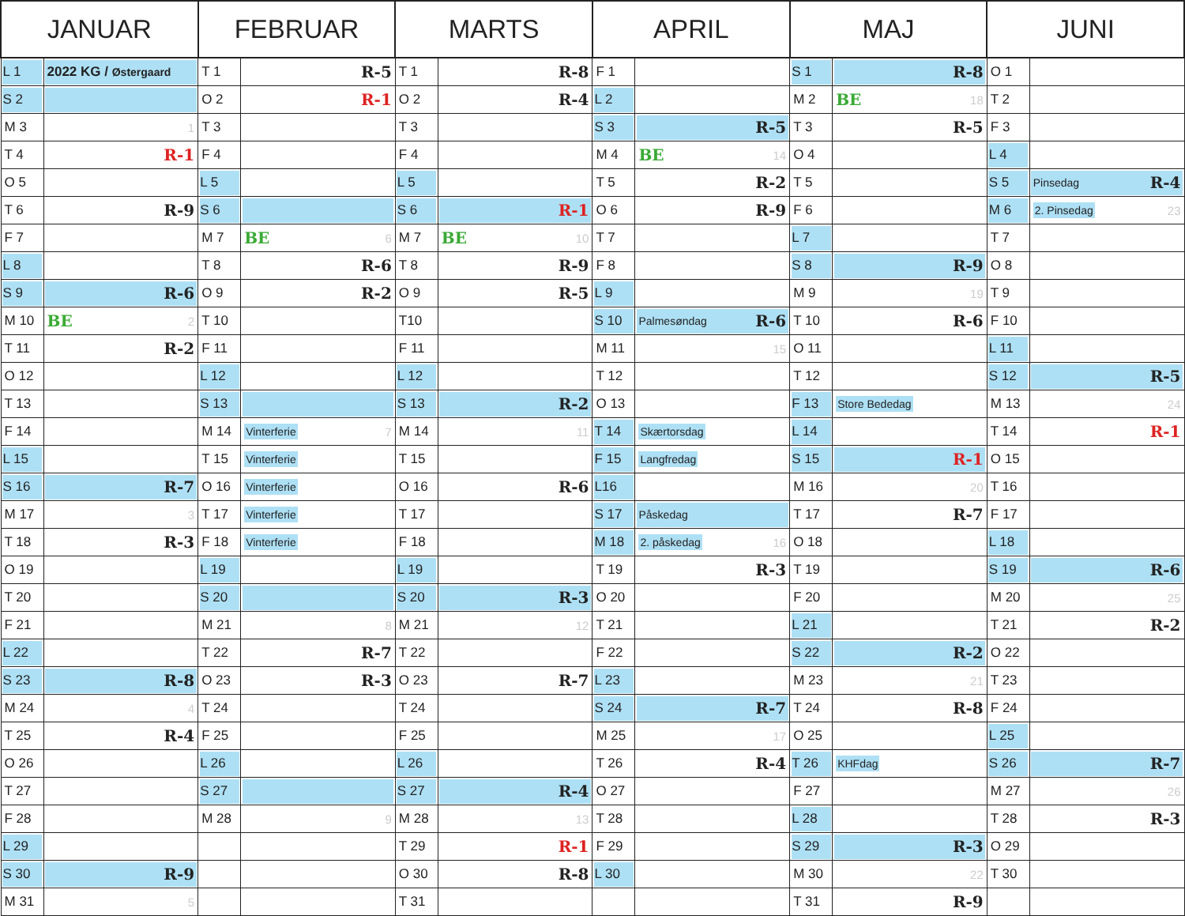| JANUAR | | FEBRUAR | | MARTS | | APRIL | | MAJ | | JUNI | |
| --- | --- | --- | --- | --- | --- | --- | --- | --- | --- | --- | --- |
| L 1 | 2022 KG / Østergaard | T 1 | R-5 | T 1 | R-8 | F 1 | | S 1 | R-8 | O 1 | |
| S 2 | | O 2 | R-1 | O 2 | R-4 | L 2 | | M 2 | BE 18 | T 2 | |
| M 3 | 1 | T 3 | | T 3 | | S 3 | R-5 | T 3 | R-5 | F 3 | |
| T 4 | R-1 | F 4 | | F 4 | | M 4 | BE 14 | O 4 | | L 4 | |
| O 5 | | L 5 | | L 5 | | T 5 | R-2 | T 5 | | S 5 | Pinsedag R-4 |
| T 6 | R-9 | S 6 | | S 6 | R-1 | O 6 | R-9 | F 6 | | M 6 | 2. Pinsedag 23 |
| F 7 | | M 7 | BE 6 | M 7 | BE 10 | T 7 | | L 7 | | T 7 | |
| L 8 | | T 8 | R-6 | T 8 | R-9 | F 8 | | S 8 | R-9 | O 8 | |
| S 9 | R-6 | O 9 | R-2 | O 9 | R-5 | L 9 | | M 9 | 19 | T 9 | |
| M 10 | BE 2 | T 10 | | T10 | | S 10 | Palmesøndag R-6 | T 10 | R-6 | F 10 | |
| T 11 | R-2 | F 11 | | F 11 | | M 11 | 15 | O 11 | | L 11 | |
| O 12 | | L 12 | | L 12 | | T 12 | | T 12 | | S 12 | R-5 |
| T 13 | | S 13 | | S 13 | R-2 | O 13 | | F 13 | Store Bededag | M 13 | 24 |
| F 14 | | M 14 | Vinterferie 7 | M 14 | 11 | T 14 | Skærtorsdag | L 14 | | T 14 | R-1 |
| L 15 | | T 15 | Vinterferie | T 15 | | F 15 | Langfredag | S 15 | R-1 | O 15 | |
| S 16 | R-7 | O 16 | Vinterferie | O 16 | R-6 | L16 | | M 16 | 20 | T 16 | |
| M 17 | 3 | T 17 | Vinterferie | T 17 | | S 17 | Påskedag | T 17 | R-7 | F 17 | |
| T 18 | R-3 | F 18 | Vinterferie | F 18 | | M 18 | 2. påskedag 16 | O 18 | | L 18 | |
| O 19 | | L 19 | | L 19 | | T 19 | R-3 | T 19 | | S 19 | R-6 |
| T 20 | | S 20 | | S 20 | R-3 | O 20 | | F 20 | | M 20 | 25 |
| F 21 | | M 21 | 8 | M 21 | 12 | T 21 | | L 21 | | T 21 | R-2 |
| L 22 | | T 22 | R-7 | T 22 | | F 22 | | S 22 | R-2 | O 22 | |
| S 23 | R-8 | O 23 | R-3 | O 23 | R-7 | L 23 | | M 23 | 21 | T 23 | |
| M 24 | 4 | T 24 | | T 24 | | S 24 | R-7 | T 24 | R-8 | F 24 | |
| T 25 | R-4 | F 25 | | F 25 | | M 25 | 17 | O 25 | | L 25 | |
| O 26 | | L 26 | | L 26 | | T 26 | R-4 | T 26 | KHFdag | S 26 | R-7 |
| T 27 | | S 27 | | S 27 | R-4 | O 27 | | F 27 | | M 27 | 26 |
| F 28 | | M 28 | 9 | M 28 | 13 | T 28 | | L 28 | | T 28 | R-3 |
| L 29 | | | | T 29 | R-1 | F 29 | | S 29 | R-3 | O 29 | |
| S 30 | R-9 | | | O 30 | R-8 | L 30 | | M 30 | 22 | T 30 | |
| M 31 | 5 | | | T 31 | | | | T 31 | R-9 | | |